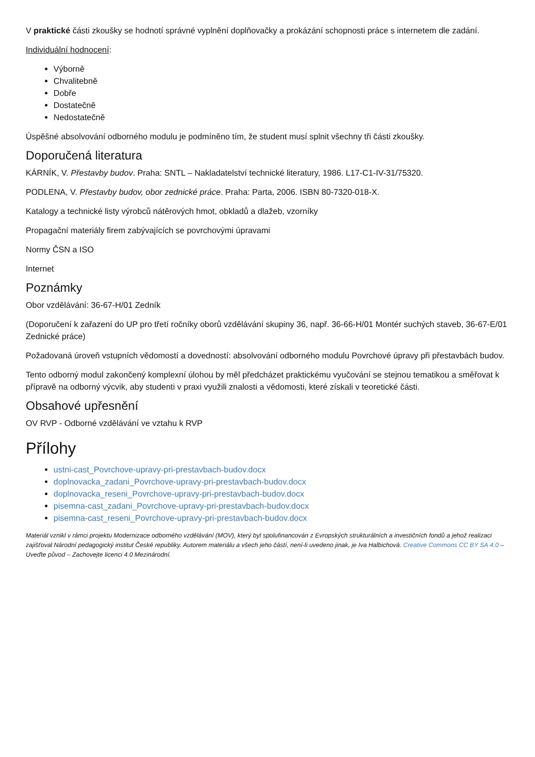V praktické části zkoušky se hodnotí správné vyplnění doplňovačky a prokázání schopnosti práce s internetem dle zadání.
Individuální hodnocení:
Výborně
Chvalitebně
Dobře
Dostatečně
Nedostatečně
Úspěšné absolvování odborného modulu je podmíněno tím, že student musí splnit všechny tři části zkoušky.
Doporučená literatura
KÁRNÍK, V. Přestavby budov. Praha: SNTL – Nakladatelství technické literatury, 1986. L17-C1-IV-31/75320.
PODLENA, V. Přestavby budov, obor zednické práce. Praha: Parta, 2006. ISBN 80-7320-018-X.
Katalogy a technické listy výrobců nátěrových hmot, obkladů a dlažeb, vzorníky
Propagační materiály firem zabývajících se povrchovými úpravami
Normy ČSN a ISO
Internet
Poznámky
Obor vzdělávání: 36-67-H/01 Zedník
(Doporučení k zařazení do UP pro třetí ročníky oborů vzdělávání skupiny 36, např. 36-66-H/01 Montér suchých staveb, 36-67-E/01 Zednické práce)
Požadovaná úroveň vstupních vědomostí a dovedností: absolvování odborného modulu Povrchové úpravy při přestavbách budov.
Tento odborný modul zakončený komplexní úlohou by měl předcházet praktickému vyučování se stejnou tematikou a směřovat k přípravě na odborný výcvik, aby studenti v praxi využili znalosti a vědomosti, které získali v teoretické části.
Obsahové upřesnění
OV RVP - Odborné vzdělávání ve vztahu k RVP
Přílohy
ustni-cast_Povrchove-upravy-pri-prestavbach-budov.docx
doplnovacka_zadani_Povrchove-upravy-pri-prestavbach-budov.docx
doplnovacka_reseni_Povrchove-upravy-pri-prestavbach-budov.docx
pisemna-cast_zadani_Povrchove-upravy-pri-prestavbach-budov.docx
pisemna-cast_reseni_Povrchove-upravy-pri-prestavbach-budov.docx
Materiál vznikl v rámci projektu Modernizace odborného vzdělávání (MOV), který byl spolufinancován z Evropských strukturálních a investičních fondů a jehož realizaci zajišťoval Národní pedagogický institut České republiky. Autorem materiálu a všech jeho částí, není-li uvedeno jinak, je Iva Halbichová. Creative Commons CC BY SA 4.0 – Uveďte původ – Zachovejte licenci 4.0 Mezinárodní.